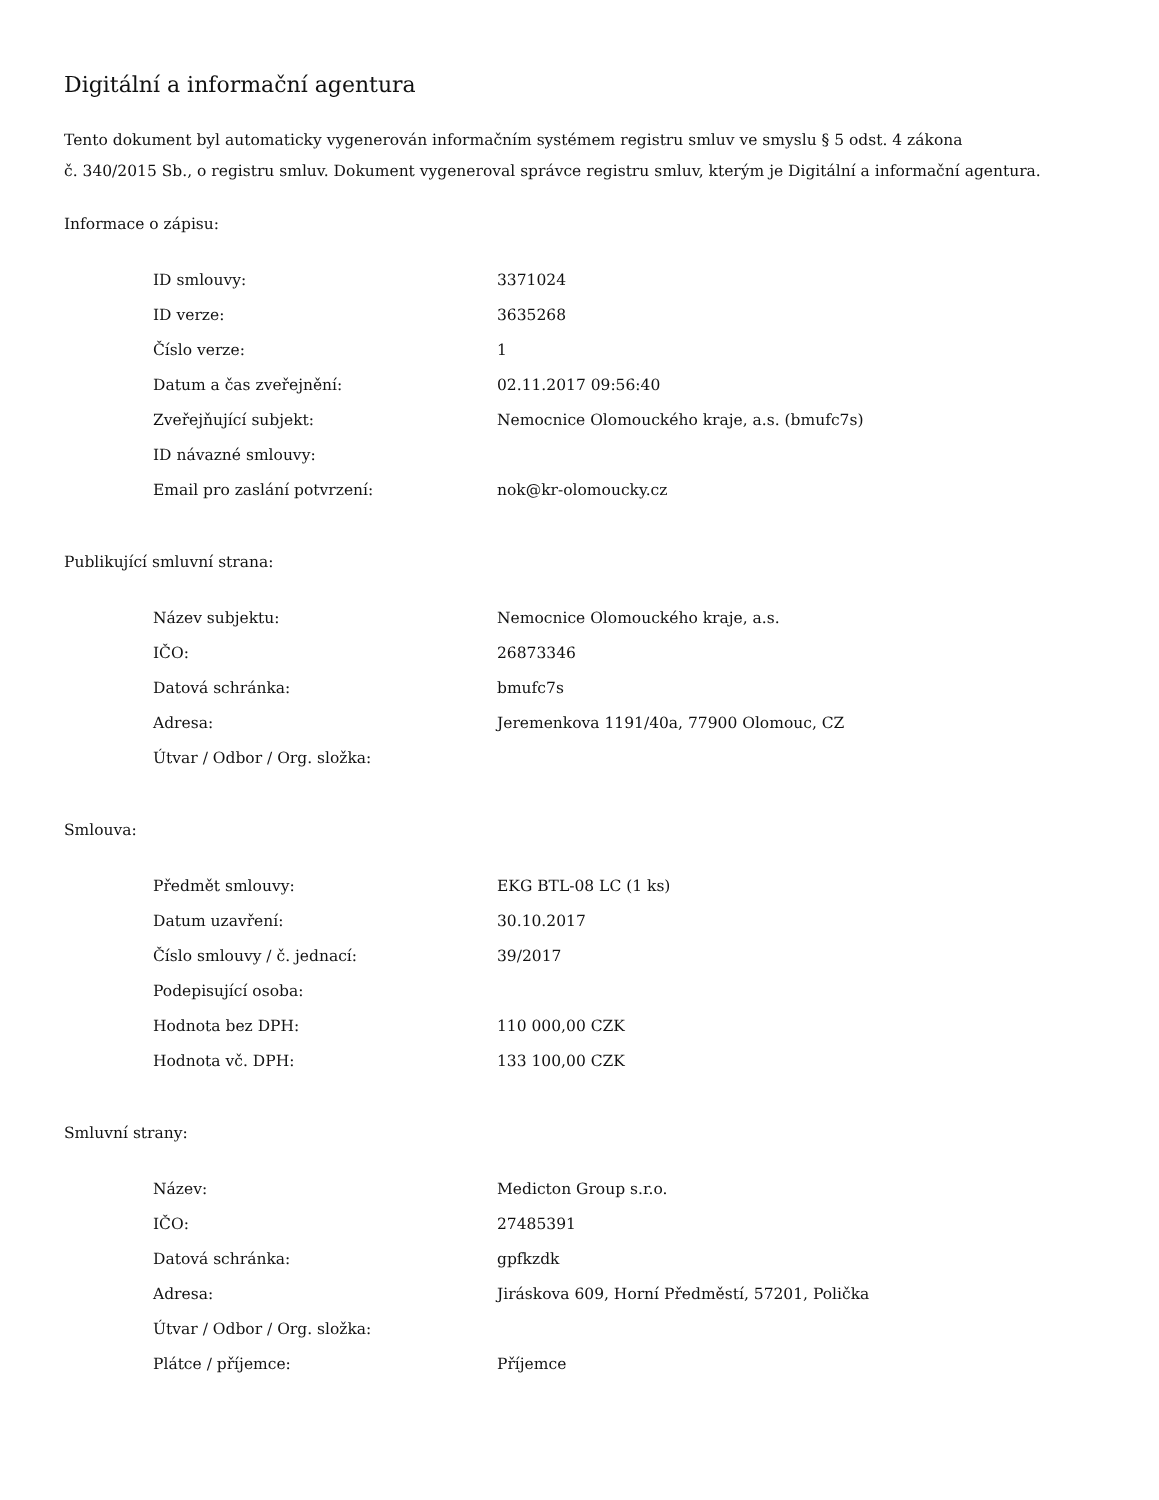Digitální a informační agentura
Tento dokument byl automaticky vygenerován informačním systémem registru smluv ve smyslu § 5 odst. 4 zákona
č. 340/2015 Sb., o registru smluv. Dokument vygeneroval správce registru smluv, kterým je Digitální a informační agentura.
Informace o zápisu:
| ID smlouvy: | 3371024 |
| ID verze: | 3635268 |
| Číslo verze: | 1 |
| Datum a čas zveřejnění: | 02.11.2017 09:56:40 |
| Zveřejňující subjekt: | Nemocnice Olomouckého kraje, a.s. (bmufc7s) |
| ID návazné smlouvy: | |
| Email pro zaslání potvrzení: | nok@kr-olomoucky.cz |
Publikující smluvní strana:
| Název subjektu: | Nemocnice Olomouckého kraje, a.s. |
| IČO: | 26873346 |
| Datová schránka: | bmufc7s |
| Adresa: | Jeremenkova 1191/40a, 77900 Olomouc, CZ |
| Útvar / Odbor / Org. složka: | |
Smlouva:
| Předmět smlouvy: | EKG BTL-08 LC (1 ks) |
| Datum uzavření: | 30.10.2017 |
| Číslo smlouvy / č. jednací: | 39/2017 |
| Podepisující osoba: | |
| Hodnota bez DPH: | 110 000,00 CZK |
| Hodnota vč. DPH: | 133 100,00 CZK |
Smluvní strany:
| Název: | Medicton Group s.r.o. |
| IČO: | 27485391 |
| Datová schránka: | gpfkzdk |
| Adresa: | Jiráskova 609, Horní Předměstí, 57201, Polička |
| Útvar / Odbor / Org. složka: | |
| Plátce / příjemce: | Příjemce |